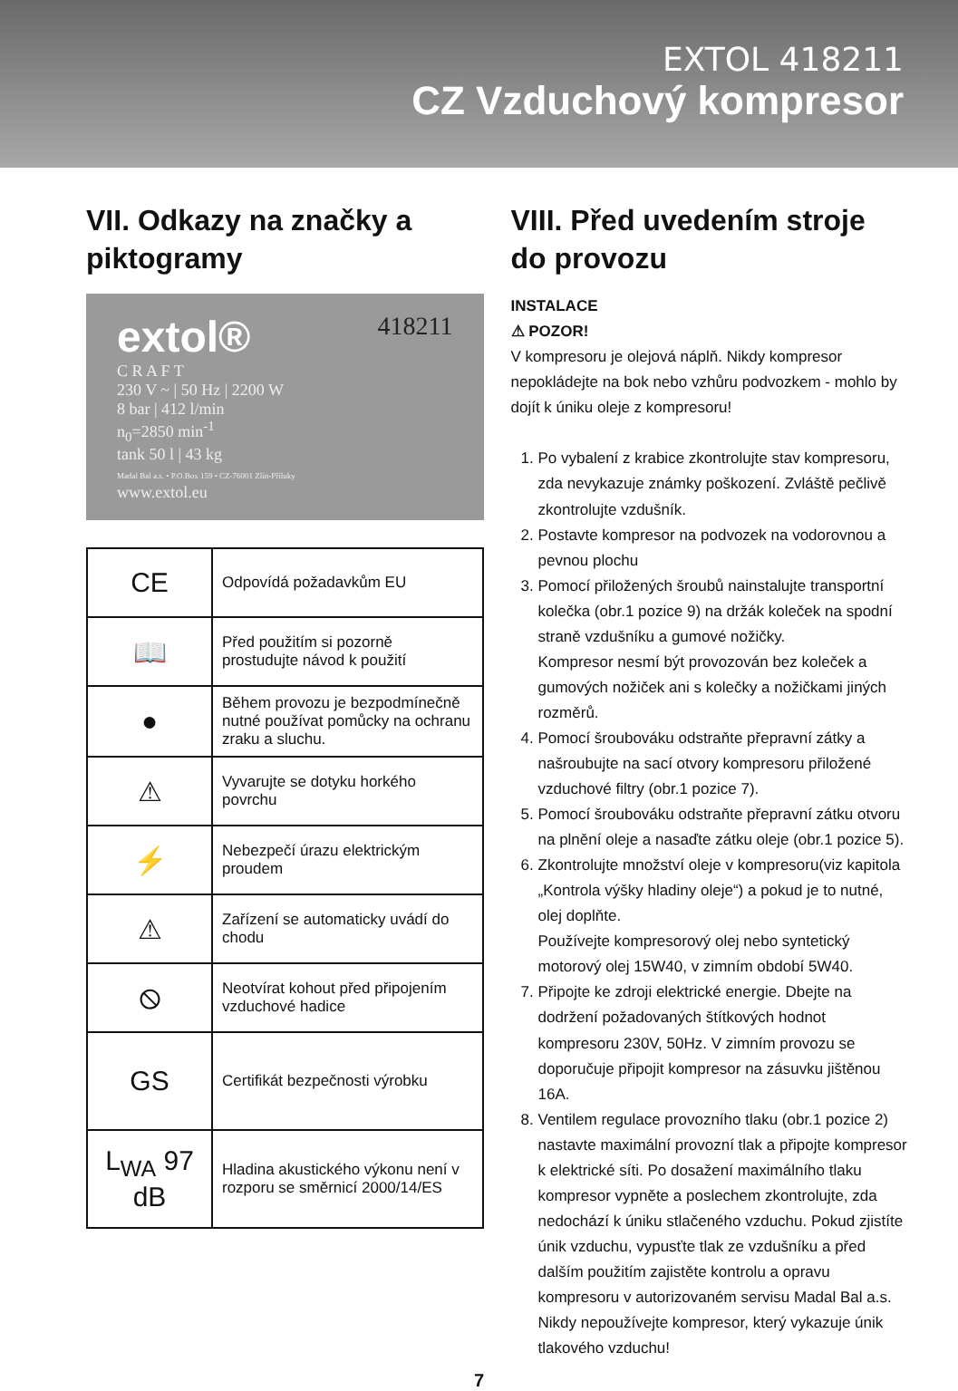EXTOL 418211
CZ Vzduchový kompresor
VII. Odkazy na značky a piktogramy
extol® 418211
C R A F T
230 V ~ | 50 Hz | 2200 W
8 bar | 412 l/min
n<sub>0</sub>=2850 min<sup>-1</sup>
tank 50 l | 43 kg
Madal Bal a.s. • P.O.Box 159 • CZ-76001 Zlín-Příluky
www.extol.eu
| CE | Odpovídá požadavkům EU |
| 📖 | Před použitím si pozorně prostudujte návod k použití |
| ● | Během provozu je bezpodmínečně nutné používat pomůcky na ochranu zraku a sluchu. |
| ⚠ | Vyvarujte se dotyku horkého povrchu |
| ⚡ | Nebezpečí úrazu elektrickým proudem |
| ⚠ | Zařízení se automaticky uvádí do chodu |
| ⦸ | Neotvírat kohout před připojením vzduchové hadice |
| GS | Certifikát bezpečnosti výrobku |
| L<sub>WA</sub> 97 dB | Hladina akustického výkonu není v rozporu se směrnicí 2000/14/ES |
VIII. Před uvedením stroje do provozu
INSTALACE
⚠ POZOR!
V kompresoru je olejová náplň. Nikdy kompresor nepokládejte na bok nebo vzhůru podvozkem - mohlo by dojít k úniku oleje z kompresoru!
1. Po vybalení z krabice zkontrolujte stav kompresoru, zda nevykazuje známky poškození. Zvláště pečlivě zkontrolujte vzdušník.
2. Postavte kompresor na podvozek na vodorovnou a pevnou plochu
3. Pomocí přiložených šroubů nainstalujte transportní kolečka (obr.1 pozice 9) na držák koleček na spodní straně vzdušníku a gumové nožičky.
Kompresor nesmí být provozován bez koleček a gumových nožiček ani s kolečky a nožičkami jiných rozměrů.
4. Pomocí šroubováku odstraňte přepravní zátky a našroubujte na sací otvory kompresoru přiložené vzduchové filtry (obr.1 pozice 7).
5. Pomocí šroubováku odstraňte přepravní zátku otvoru na plnění oleje a nasaďte zátku oleje (obr.1 pozice 5).
6. Zkontrolujte množství oleje v kompresoru(viz kapitola „Kontrola výšky hladiny oleje“) a pokud je to nutné, olej doplňte.
Používejte kompresorový olej nebo syntetický motorový olej 15W40, v zimním období 5W40.
7. Připojte ke zdroji elektrické energie. Dbejte na dodržení požadovaných štítkových hodnot kompresoru 230V, 50Hz. V zimním provozu se doporučuje připojit kompresor na zásuvku jištěnou 16A.
8. Ventilem regulace provozního tlaku (obr.1 pozice 2) nastavte maximální provozní tlak a připojte kompresor k elektrické síti. Po dosažení maximálního tlaku kompresor vypněte a poslechem zkontrolujte, zda nedochází k úniku stlačeného vzduchu. Pokud zjistíte únik vzduchu, vypusťte tlak ze vzdušníku a před dalším použitím zajistěte kontrolu a opravu kompresoru v autorizovaném servisu Madal Bal a.s. Nikdy nepoužívejte kompresor, který vykazuje únik tlakového vzduchu!
7